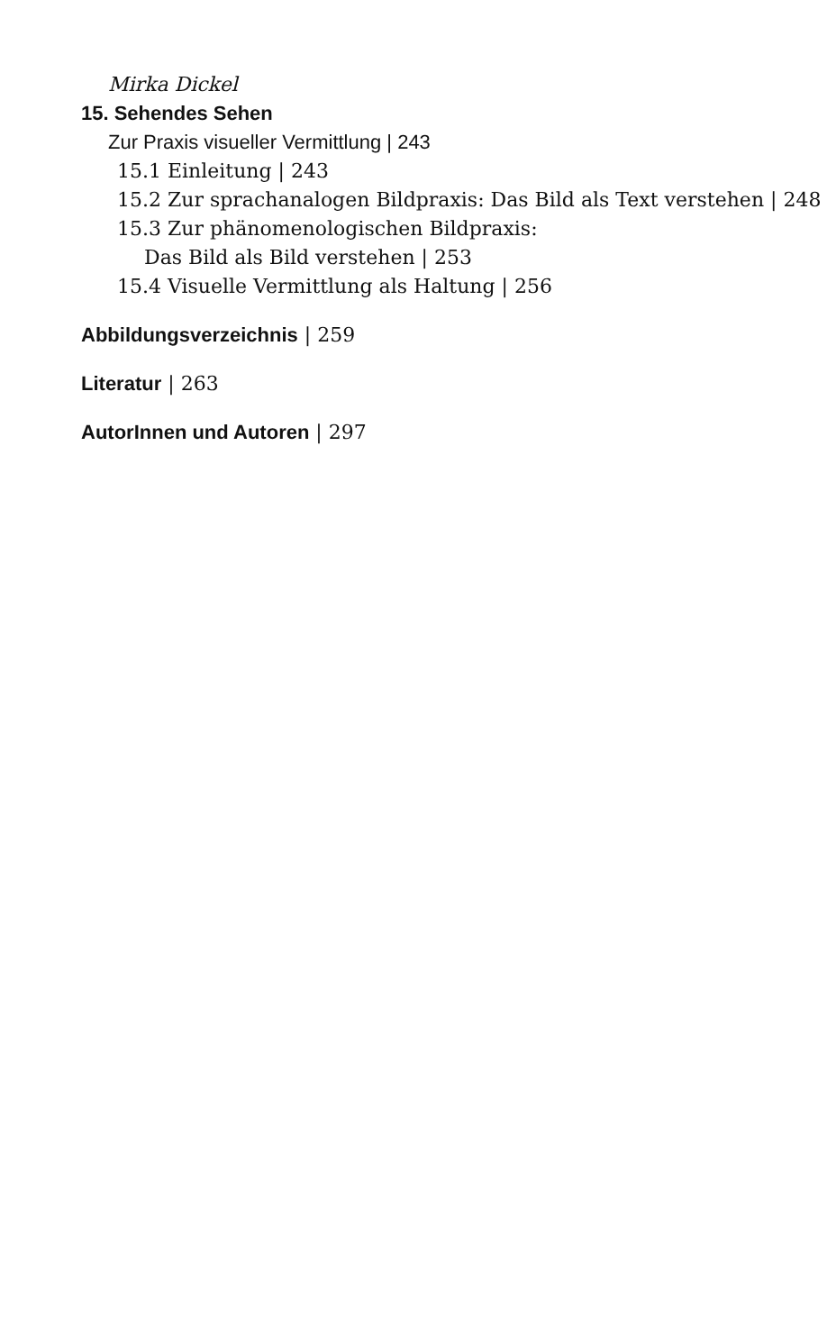Mirka Dickel
15. Sehendes Sehen
Zur Praxis visueller Vermittlung | 243
15.1 Einleitung | 243
15.2 Zur sprachanalogen Bildpraxis: Das Bild als Text verstehen | 248
15.3 Zur phänomenologischen Bildpraxis:
Das Bild als Bild verstehen | 253
15.4 Visuelle Vermittlung als Haltung | 256
Abbildungsverzeichnis | 259
Literatur | 263
AutorInnen und Autoren | 297